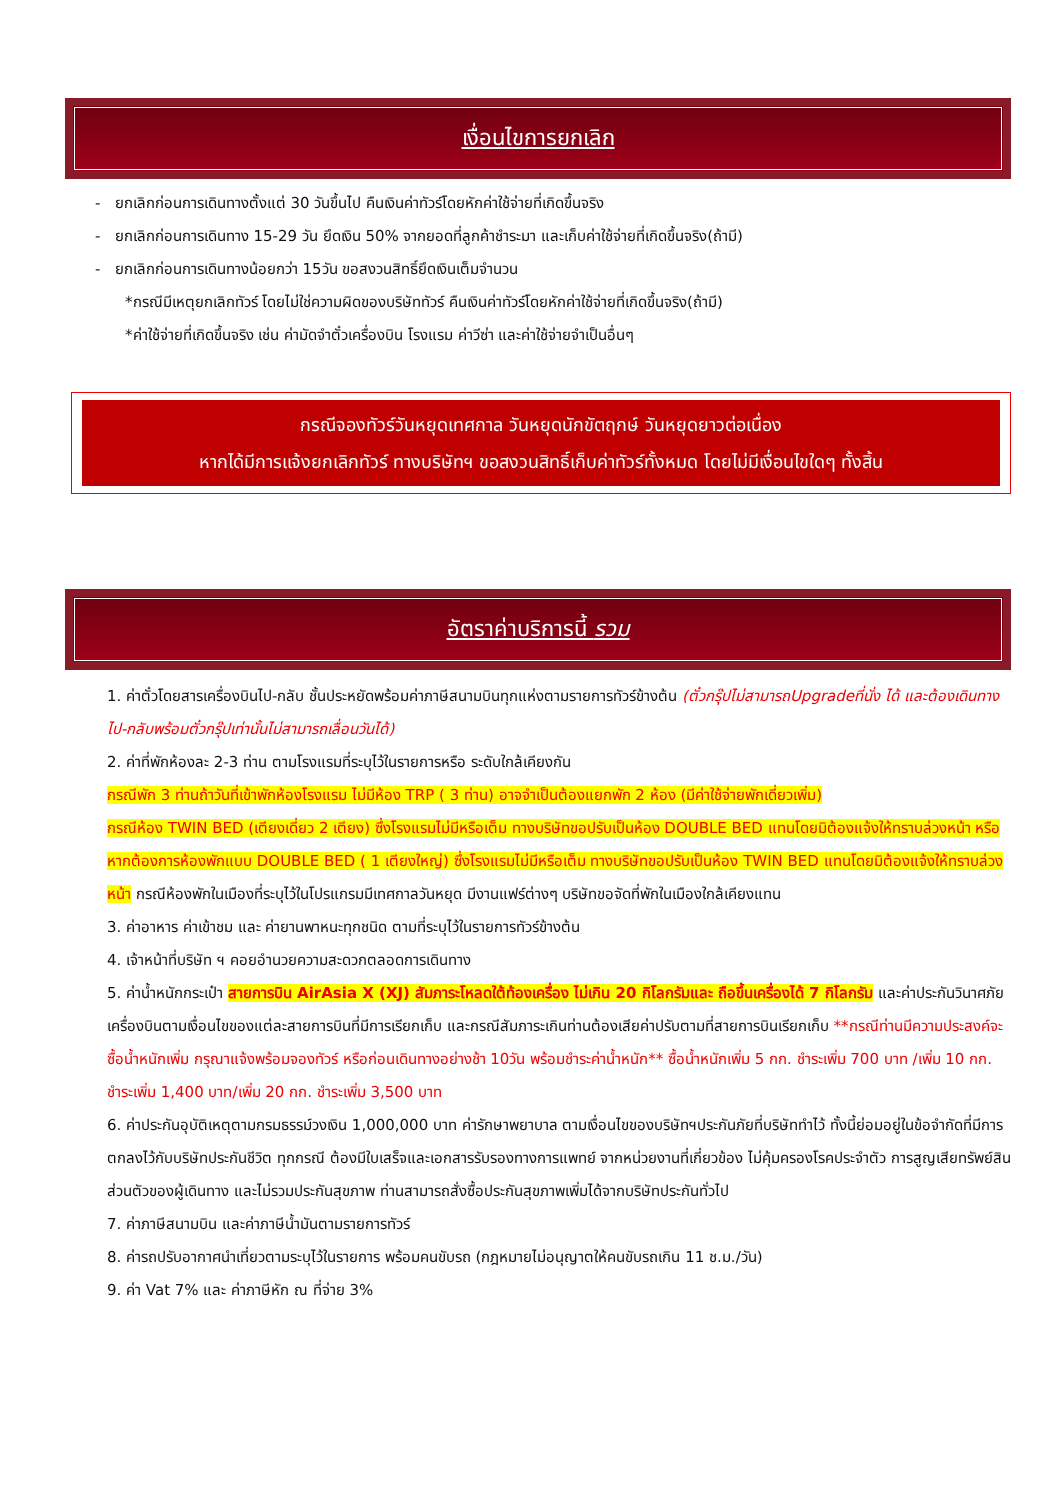เงื่อนไขการยกเลิก
- ยกเลิกก่อนการเดินทางตั้งแต่ 30 วันขึ้นไป คืนเงินค่าทัวร์โดยหักค่าใช้จ่ายที่เกิดขึ้นจริง
- ยกเลิกก่อนการเดินทาง 15-29 วัน ยึดเงิน 50% จากยอดที่ลูกค้าชำระมา และเก็บค่าใช้จ่ายที่เกิดขึ้นจริง(ถ้ามี)
- ยกเลิกก่อนการเดินทางน้อยกว่า 15วัน ขอสงวนสิทธิ์ยึดเงินเต็มจำนวน
*กรณีมีเหตุยกเลิกทัวร์ โดยไม่ใช่ความผิดของบริษัททัวร์ คืนเงินค่าทัวร์โดยหักค่าใช้จ่ายที่เกิดขึ้นจริง(ถ้ามี)
*ค่าใช้จ่ายที่เกิดขึ้นจริง เช่น ค่ามัดจำตั๋วเครื่องบิน โรงแรม ค่าวีซ่า และค่าใช้จ่ายจำเป็นอื่นๆ
กรณีจองทัวร์วันหยุดเทศกาล วันหยุดนักขัตฤกษ์ วันหยุดยาวต่อเนื่อง
หากได้มีการแจ้งยกเลิกทัวร์ ทางบริษัทฯ ขอสงวนสิทธิ์เก็บค่าทัวร์ทั้งหมด โดยไม่มีเงื่อนไขใดๆ ทั้งสิ้น
อัตราค่าบริการนี้ รวม
1. ค่าตั๋วโดยสารเครื่องบินไป-กลับ ชั้นประหยัดพร้อมค่าภาษีสนามบินทุกแห่งตามรายการทัวร์ข้างต้น (ตั๋วกรุ๊ปไม่สามารถUpgradeที่นั่ง ได้ และต้องเดินทางไป-กลับพร้อมตั๋วกรุ๊ปเท่านั้นไม่สามารถเลื่อนวันได้)
2. ค่าที่พักห้องละ 2-3 ท่าน ตามโรงแรมที่ระบุไว้ในรายการหรือ ระดับใกล้เคียงกัน
กรณีพัก 3 ท่านถ้าวันที่เข้าพักห้องโรงแรม ไม่มีห้อง TRP ( 3 ท่าน) อาจจำเป็นต้องแยกพัก 2 ห้อง (มีค่าใช้จ่ายพักเดี่ยวเพิ่ม)
กรณีห้อง TWIN BED (เตียงเดี่ยว 2 เตียง) ซึ่งโรงแรมไม่มีหรือเต็ม ทางบริษัทขอปรับเป็นห้อง DOUBLE BED แทนโดยมิต้องแจ้งให้ทราบล่วงหน้า หรือ หากต้องการห้องพักแบบ DOUBLE BED ( 1 เตียงใหญ่) ซึ่งโรงแรมไม่มีหรือเต็ม ทางบริษัทขอปรับเป็นห้อง TWIN BED แทนโดยมิต้องแจ้งให้ทราบล่วงหน้า กรณีห้องพักในเมืองที่ระบุไว้ในโปรแกรมมีเทศกาลวันหยุด มีงานแฟร์ต่างๆ บริษัทขอจัดที่พักในเมืองใกล้เคียงแทน
3. ค่าอาหาร ค่าเข้าชม และ ค่ายานพาหนะทุกชนิด ตามที่ระบุไว้ในรายการทัวร์ข้างต้น
4. เจ้าหน้าที่บริษัท ฯ คอยอำนวยความสะดวกตลอดการเดินทาง
5. ค่าน้ำหนักกระเป๋า สายการบิน AirAsia X (XJ) สัมภาระโหลดใต้ท้องเครื่อง ไม่เกิน 20 กิโลกรัมและ ถือขึ้นเครื่องได้ 7 กิโลกรัม และค่าประกันวินาศภัยเครื่องบินตามเงื่อนไขของแต่ละสายการบินที่มีการเรียกเก็บ และกรณีสัมภาระเกินท่านต้องเสียค่าปรับตามที่สายการบินเรียกเก็บ **กรณีท่านมีความประสงค์จะซื้อน้ำหนักเพิ่ม กรุณาแจ้งพร้อมจองทัวร์ หรือก่อนเดินทางอย่างช้า 10วัน พร้อมชำระค่าน้ำหนัก** ซื้อน้ำหนักเพิ่ม 5 กก. ชำระเพิ่ม 700 บาท /เพิ่ม 10 กก. ชำระเพิ่ม 1,400 บาท/เพิ่ม 20 กก. ชำระเพิ่ม 3,500 บาท
6. ค่าประกันอุบัติเหตุตามกรมธรรม์วงเงิน 1,000,000 บาท ค่ารักษาพยาบาล ตามเงื่อนไขของบริษัทฯประกันภัยที่บริษัททำไว้ ทั้งนี้ย่อมอยู่ในข้อจำกัดที่มีการตกลงไว้กับบริษัทประกันชีวิต ทุกกรณี ต้องมีใบเสร็จและเอกสารรับรองทางการแพทย์ จากหน่วยงานที่เกี่ยวข้อง ไม่คุ้มครองโรคประจำตัว การสูญเสียทรัพย์สินส่วนตัวของผู้เดินทาง และไม่รวมประกันสุขภาพ ท่านสามารถสั่งซื้อประกันสุขภาพเพิ่มได้จากบริษัทประกันทั่วไป
7. ค่าภาษีสนามบิน และค่าภาษีน้ำมันตามรายการทัวร์
8. ค่ารถปรับอากาศนำเที่ยวตามระบุไว้ในรายการ พร้อมคนขับรถ (กฎหมายไม่อนุญาตให้คนขับรถเกิน 11 ช.ม./วัน)
9. ค่า Vat 7% และ ค่าภาษีหัก ณ ที่จ่าย 3%